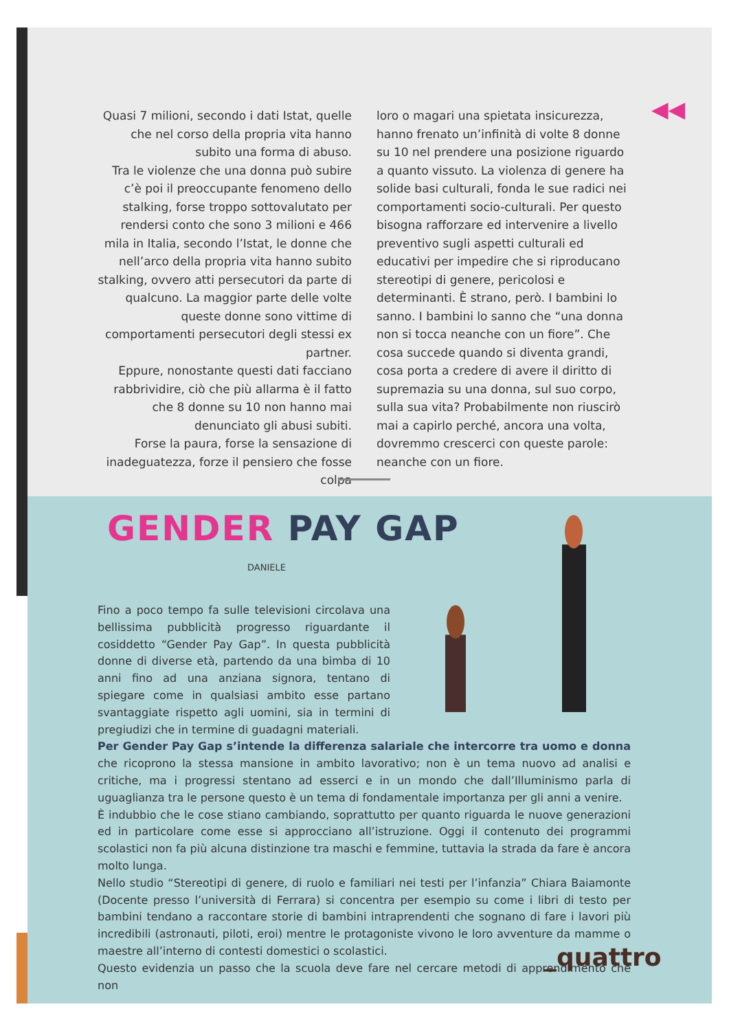◀◀
Quasi 7 milioni, secondo i dati Istat, quelle che nel corso della propria vita hanno subito una forma di abuso.
Tra le violenze che una donna può subire c’è poi il preoccupante fenomeno dello stalking, forse troppo sottovalutato per rendersi conto che sono 3 milioni e 466 mila in Italia, secondo l’Istat, le donne che nell’arco della propria vita hanno subito stalking, ovvero atti persecutori da parte di qualcuno. La maggior parte delle volte queste donne sono vittime di comportamenti persecutori degli stessi ex partner.
Eppure, nonostante questi dati facciano rabbrividire, ciò che più allarma è il fatto che 8 donne su 10 non hanno mai denunciato gli abusi subiti.
Forse la paura, forse la sensazione di inadeguatezza, forze il pensiero che fosse colpa
loro o magari una spietata insicurezza, hanno frenato un’infinità di volte 8 donne su 10 nel prendere una posizione riguardo a quanto vissuto. La violenza di genere ha solide basi culturali, fonda le sue radici nei comportamenti socio-culturali. Per questo bisogna rafforzare ed intervenire a livello preventivo sugli aspetti culturali ed educativi per impedire che si riproducano stereotipi di genere, pericolosi e determinanti. È strano, però. I bambini lo sanno. I bambini lo sanno che “una donna non si tocca neanche con un fiore”. Che cosa succede quando si diventa grandi, cosa porta a credere di avere il diritto di supremazia su una donna, sul suo corpo, sulla sua vita? Probabilmente non riuscirò mai a capirlo perché, ancora una volta, dovremmo crescerci con queste parole: neanche con un fiore.
GENDER PAY GAP
DANIELE
Fino a poco tempo fa sulle televisioni circolava una bellissima pubblicità progresso riguardante il cosiddetto “Gender Pay Gap”. In questa pubblicità donne di diverse età, partendo da una bimba di 10 anni fino ad una anziana signora, tentano di spiegare come in qualsiasi ambito esse partano svantaggiate rispetto agli uomini, sia in termini di pregiudizi che in termine di guadagni materiali.
Per Gender Pay Gap s’intende la differenza salariale che intercorre tra uomo e donna che ricoprono la stessa mansione in ambito lavorativo; non è un tema nuovo ad analisi e critiche, ma i progressi stentano ad esserci e in un mondo che dall’Illuminismo parla di uguaglianza tra le persone questo è un tema di fondamentale importanza per gli anni a venire.
È indubbio che le cose stiano cambiando, soprattutto per quanto riguarda le nuove generazioni ed in particolare come esse si approcciano all’istruzione. Oggi il contenuto dei programmi scolastici non fa più alcuna distinzione tra maschi e femmine, tuttavia la strada da fare è ancora molto lunga.
Nello studio “Stereotipi di genere, di ruolo e familiari nei testi per l’infanzia” Chiara Baiamonte (Docente presso l’università di Ferrara) si concentra per esempio su come i libri di testo per bambini tendano a raccontare storie di bambini intraprendenti che sognano di fare i lavori più incredibili (astronauti, piloti, eroi) mentre le protagoniste vivono le loro avventure da mamme o maestre all’interno di contesti domestici o scolastici.
Questo evidenzia un passo che la scuola deve fare nel cercare metodi di apprendimento che non
_quattro